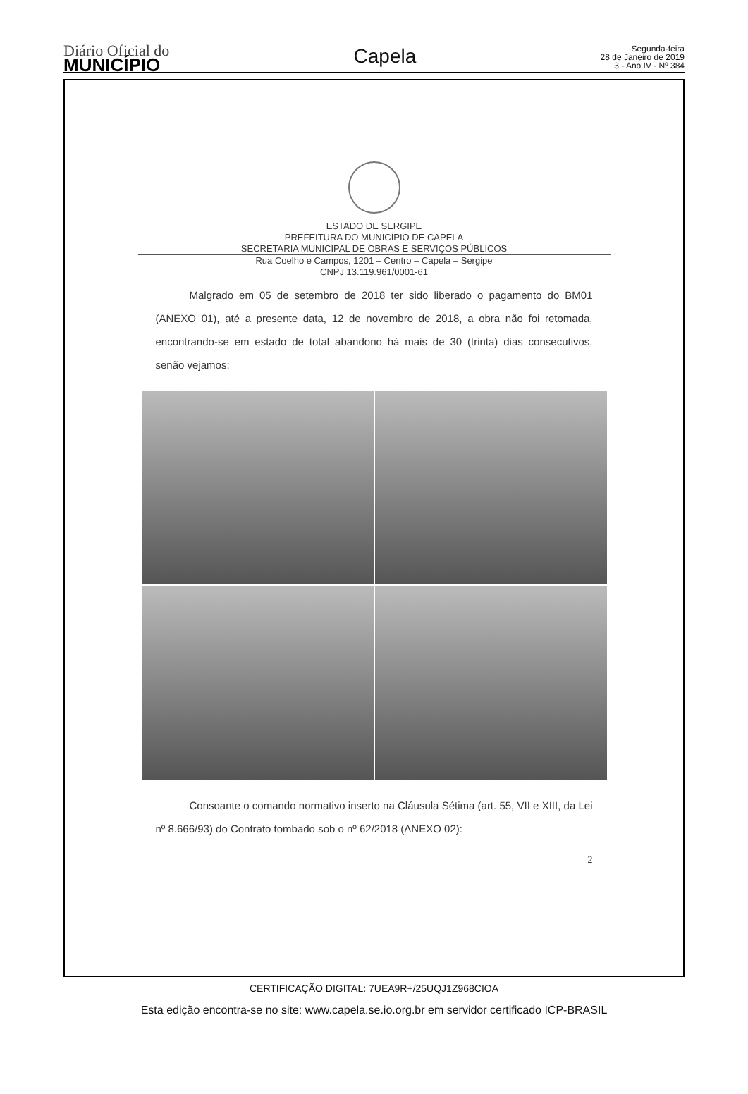Diário Oficial do
MUNICÍPIO
Capela
Segunda-feira
28 de Janeiro de 2019
3 - Ano IV - Nº 384
ESTADO DE SERGIPE
PREFEITURA DO MUNICÍPIO DE CAPELA
SECRETARIA MUNICIPAL DE OBRAS E SERVIÇOS PÚBLICOS
Rua Coelho e Campos, 1201 – Centro – Capela – Sergipe
CNPJ 13.119.961/0001-61
Malgrado em 05 de setembro de 2018 ter sido liberado o pagamento do BM01 (ANEXO 01), até a presente data, 12 de novembro de 2018, a obra não foi retomada, encontrando-se em estado de total abandono há mais de 30 (trinta) dias consecutivos, senão vejamos:
Consoante o comando normativo inserto na Cláusula Sétima (art. 55, VII e XIII, da Lei nº 8.666/93) do Contrato tombado sob o nº 62/2018 (ANEXO 02):
2
CERTIFICAÇÃO DIGITAL: 7UEA9R+/25UQJ1Z968CIOA
Esta edição encontra-se no site: www.capela.se.io.org.br em servidor certificado ICP-BRASIL